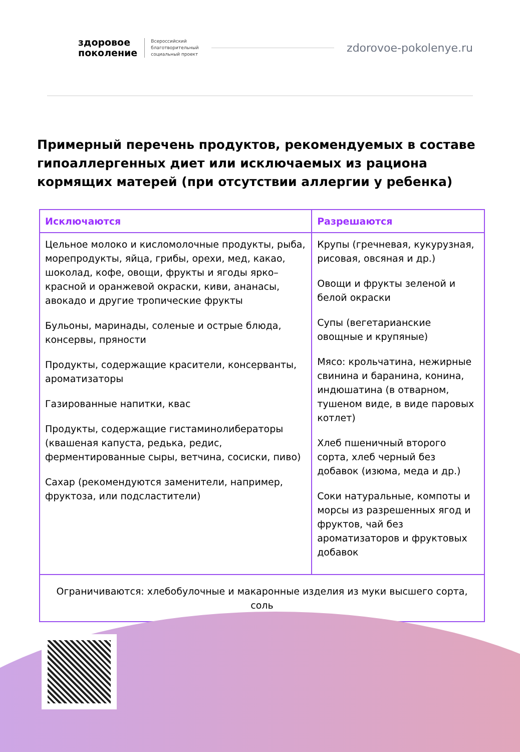здоровое
поколение
Всероссийский
благотворительный
социальный проект
zdorovoe-pokolenye.ru
Примерный перечень продуктов, рекомендуемых в составе гипоаллергенных диет или исключаемых из рациона кормящих матерей (при отсутствии аллергии у ребенка)
| Исключаются | Разрешаются |
| --- | --- |
| Цельное молоко и кисломолочные продукты, рыба, морепродукты, яйца, грибы, орехи, мед, какао, шоколад, кофе, овощи, фрукты и ягоды ярко–красной и оранжевой окраски, киви, ананасы, авокадо и другие тропические фрукты Бульоны, маринады, соленые и острые блюда, консервы, пряности Продукты, содержащие красители, консерванты, ароматизаторы Газированные напитки, квас Продукты, содержащие гистаминолибераторы (квашеная капуста, редька, редис, ферментированные сыры, ветчина, сосиски, пиво) Сахар (рекомендуются заменители, например, фруктоза, или подсластители) | Крупы (гречневая, кукурузная, рисовая, овсяная и др.) Овощи и фрукты зеленой и белой окраски Супы (вегетарианские овощные и крупяные) Мясо: крольчатина, нежирные свинина и баранина, конина, индюшатина (в отварном, тушеном виде, в виде паровых котлет) Хлеб пшеничный второго сорта, хлеб черный без добавок (изюма, меда и др.) Соки натуральные, компоты и морсы из разрешенных ягод и фруктов, чай без ароматизаторов и фруктовых добавок |
| Ограничиваются: хлебобулочные и макаронные изделия из муки высшего сорта, соль | |